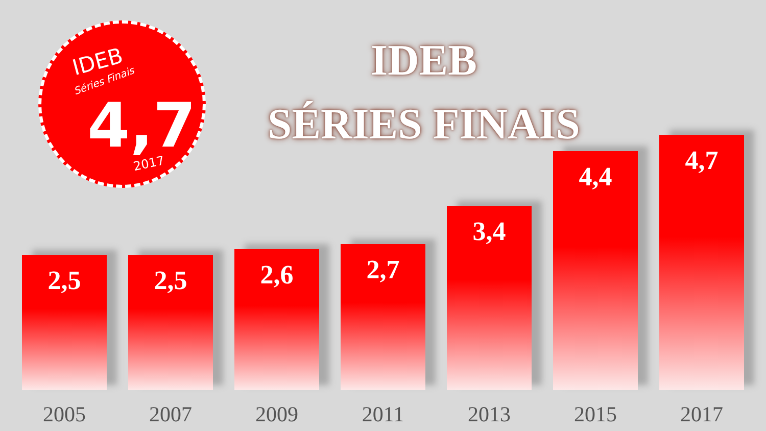IDEB
Séries Finais
4,7
2017
IDEB
SÉRIES FINAIS
2,5
2005
2,5
2007
2,6
2009
2,7
2011
3,4
2013
4,4
2015
4,7
2017